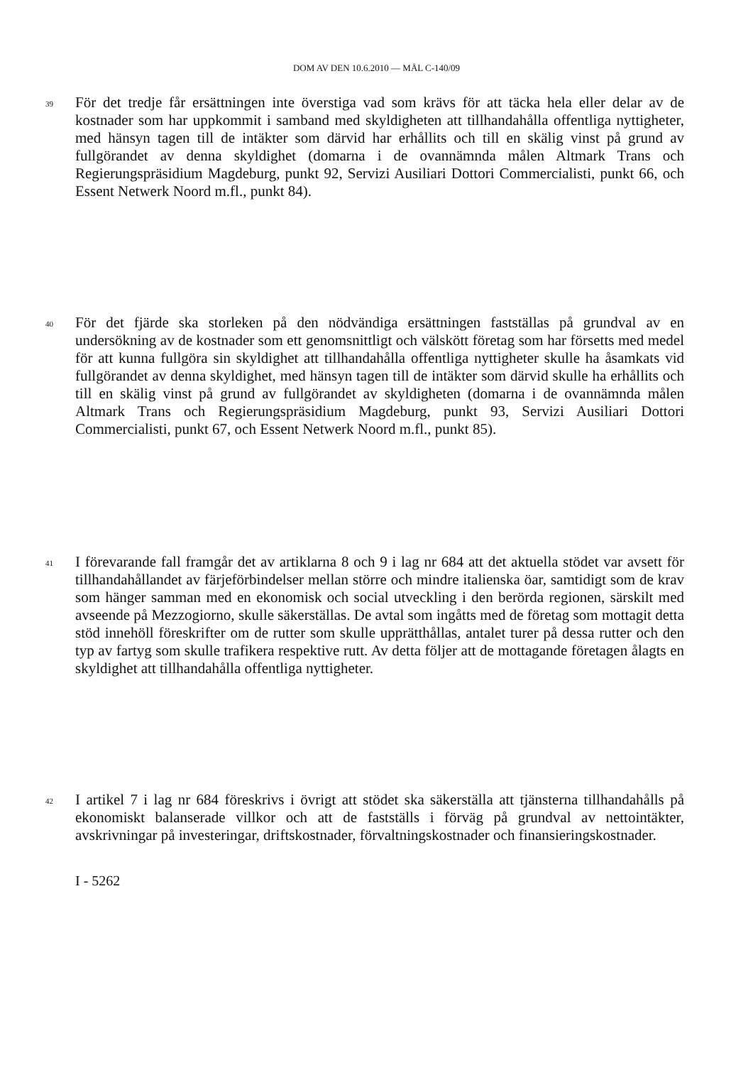DOM AV DEN 10.6.2010 — MÅL C-140/09
39
För det tredje får ersättningen inte överstiga vad som krävs för att täcka hela eller delar av de kostnader som har uppkommit i samband med skyldigheten att tillhandahålla offentliga nyttigheter, med hänsyn tagen till de intäkter som därvid har erhållits och till en skälig vinst på grund av fullgörandet av denna skyldighet (domarna i de ovannämnda målen Altmark Trans och Regierungspräsidium Magdeburg, punkt 92, Servizi Ausiliari Dottori Commercialisti, punkt 66, och Essent Netwerk Noord m.fl., punkt 84).
40
För det fjärde ska storleken på den nödvändiga ersättningen fastställas på grundval av en undersökning av de kostnader som ett genomsnittligt och välskött företag som har försetts med medel för att kunna fullgöra sin skyldighet att tillhandahålla offentliga nyttigheter skulle ha åsamkats vid fullgörandet av denna skyldighet, med hänsyn tagen till de intäkter som därvid skulle ha erhållits och till en skälig vinst på grund av fullgörandet av skyldigheten (domarna i de ovannämnda målen Altmark Trans och Regierungspräsidium Magdeburg, punkt 93, Servizi Ausiliari Dottori Commercialisti, punkt 67, och Essent Netwerk Noord m.fl., punkt 85).
41
I förevarande fall framgår det av artiklarna 8 och 9 i lag nr 684 att det aktuella stödet var avsett för tillhandahållandet av färjeförbindelser mellan större och mindre italienska öar, samtidigt som de krav som hänger samman med en ekonomisk och social utveckling i den berörda regionen, särskilt med avseende på Mezzogiorno, skulle säkerställas. De avtal som ingåtts med de företag som mottagit detta stöd innehöll föreskrifter om de rutter som skulle upprätthållas, antalet turer på dessa rutter och den typ av fartyg som skulle trafikera respektive rutt. Av detta följer att de mottagande företagen ålagts en skyldighet att tillhandahålla offentliga nyttigheter.
42
I artikel 7 i lag nr 684 föreskrivs i övrigt att stödet ska säkerställa att tjänsterna tillhandahålls på ekonomiskt balanserade villkor och att de fastställs i förväg på grundval av nettointäkter, avskrivningar på investeringar, driftskostnader, förvaltningskostnader och finansieringskostnader.
I - 5262